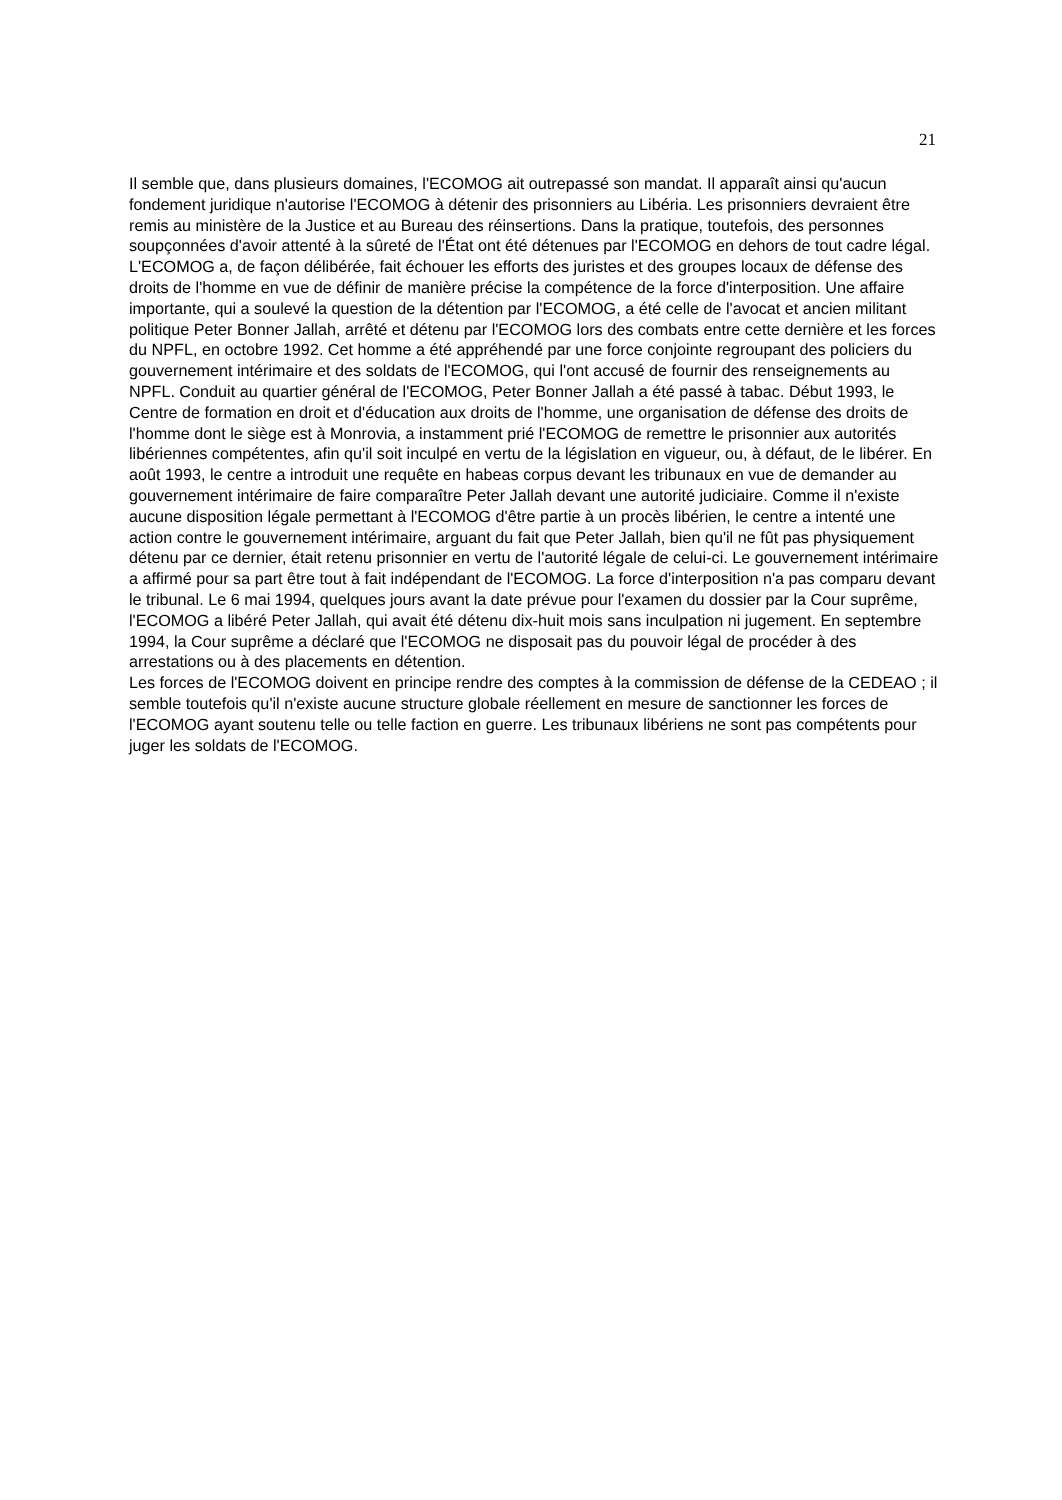21
Il semble que, dans plusieurs domaines, l'ECOMOG ait outrepassé son mandat. Il apparaît ainsi qu'aucun fondement juridique n'autorise l'ECOMOG à détenir des prisonniers au Libéria. Les prisonniers devraient être remis au ministère de la Justice et au Bureau des réinsertions. Dans la pratique, toutefois, des personnes soupçonnées d'avoir attenté à la sûreté de l'État ont été détenues par l'ECOMOG en dehors de tout cadre légal.
L'ECOMOG a, de façon délibérée, fait échouer les efforts des juristes et des groupes locaux de défense des droits de l'homme en vue de définir de manière précise la compétence de la force d'interposition. Une affaire importante, qui a soulevé la question de la détention par l'ECOMOG, a été celle de l'avocat et ancien militant politique Peter Bonner Jallah, arrêté et détenu par l'ECOMOG lors des combats entre cette dernière et les forces du NPFL, en octobre 1992. Cet homme a été appréhendé par une force conjointe regroupant des policiers du gouvernement intérimaire et des soldats de l'ECOMOG, qui l'ont accusé de fournir des renseignements au NPFL. Conduit au quartier général de l'ECOMOG, Peter Bonner Jallah a été passé à tabac. Début 1993, le Centre de formation en droit et d'éducation aux droits de l'homme, une organisation de défense des droits de l'homme dont le siège est à Monrovia, a instamment prié l'ECOMOG de remettre le prisonnier aux autorités libériennes compétentes, afin qu'il soit inculpé en vertu de la législation en vigueur, ou, à défaut, de le libérer. En août 1993, le centre a introduit une requête en habeas corpus devant les tribunaux en vue de demander au gouvernement intérimaire de faire comparaître Peter Jallah devant une autorité judiciaire. Comme il n'existe aucune disposition légale permettant à l'ECOMOG d'être partie à un procès libérien, le centre a intenté une action contre le gouvernement intérimaire, arguant du fait que Peter Jallah, bien qu'il ne fût pas physiquement détenu par ce dernier, était retenu prisonnier en vertu de l'autorité légale de celui-ci. Le gouvernement intérimaire a affirmé pour sa part être tout à fait indépendant de l'ECOMOG. La force d'interposition n'a pas comparu devant le tribunal. Le 6 mai 1994, quelques jours avant la date prévue pour l'examen du dossier par la Cour suprême, l'ECOMOG a libéré Peter Jallah, qui avait été détenu dix-huit mois sans inculpation ni jugement. En septembre 1994, la Cour suprême a déclaré que l'ECOMOG ne disposait pas du pouvoir légal de procéder à des arrestations ou à des placements en détention.
Les forces de l'ECOMOG doivent en principe rendre des comptes à la commission de défense de la CEDEAO ; il semble toutefois qu'il n'existe aucune structure globale réellement en mesure de sanctionner les forces de l'ECOMOG ayant soutenu telle ou telle faction en guerre. Les tribunaux libériens ne sont pas compétents pour juger les soldats de l'ECOMOG.